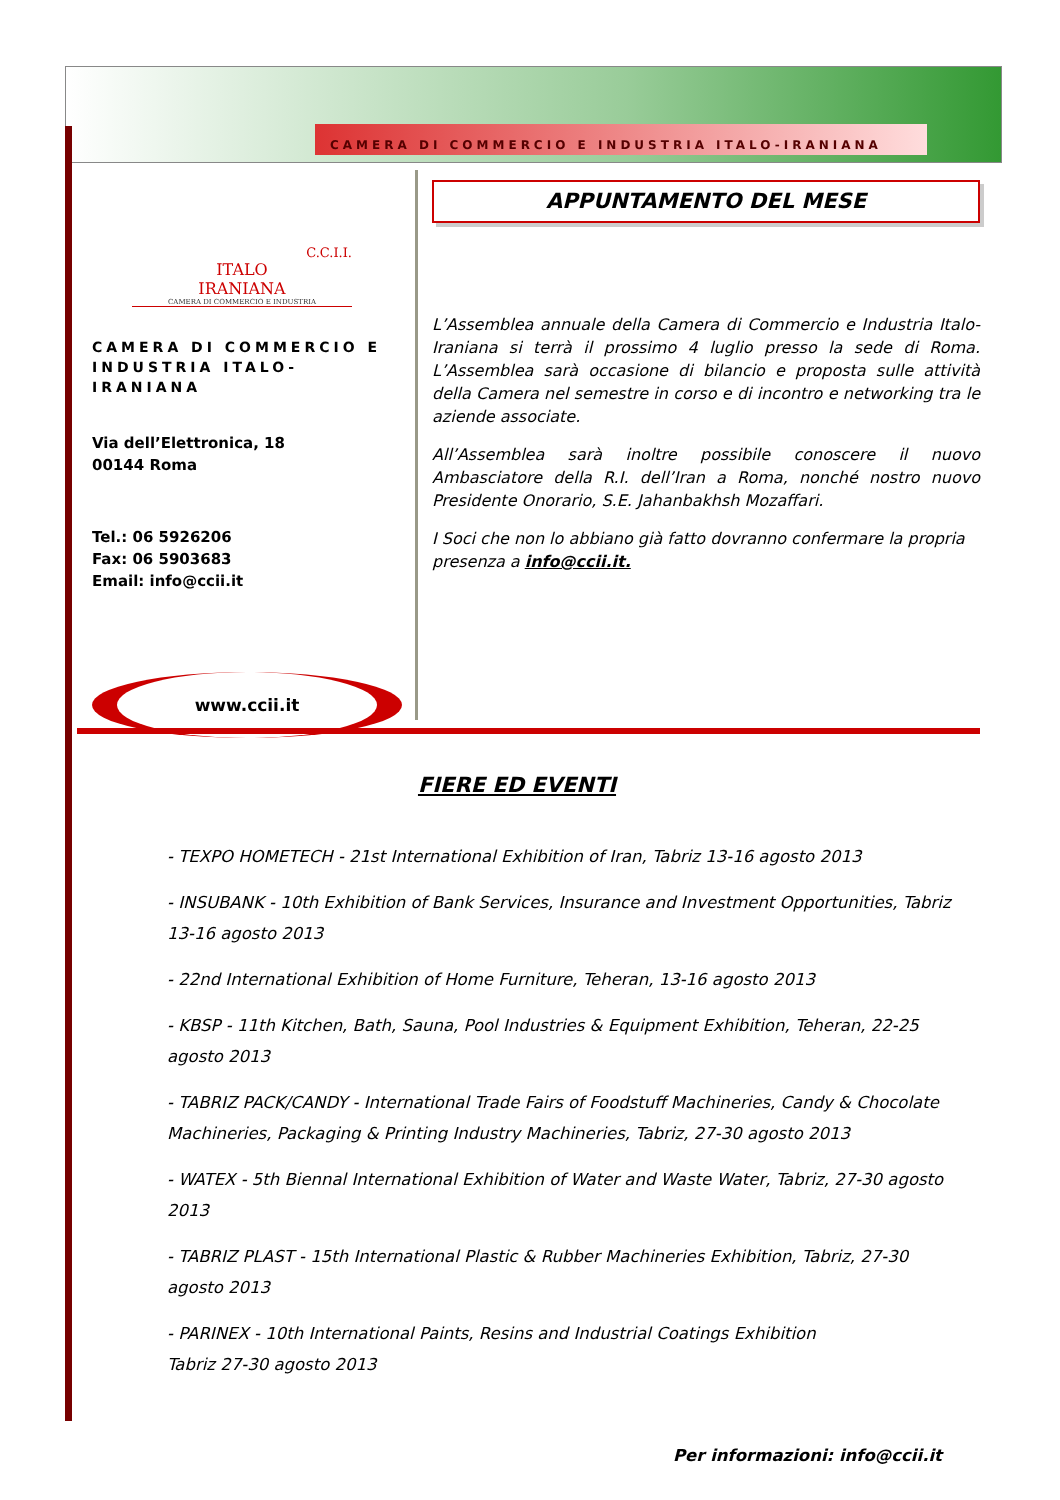CAMERA DI COMMERCIO E INDUSTRIA ITALO-IRANIANA
C.C.I.I.
ITALO
IRANIANA
CAMERA DI COMMERCIO E INDUSTRIA
CAMERA DI COMMERCIO E INDUSTRIA ITALO-IRANIANA
Via dell’Elettronica, 18
00144 Roma
Tel.: 06 5926206
Fax: 06 5903683
Email: info@ccii.it
www.ccii.it
APPUNTAMENTO DEL MESE
L’Assemblea annuale della Camera di Commercio e Industria Italo-Iraniana si terrà il prossimo 4 luglio presso la sede di Roma. L’Assemblea sarà occasione di bilancio e proposta sulle attività della Camera nel semestre in corso e di incontro e networking tra le aziende associate.
All’Assemblea sarà inoltre possibile conoscere il nuovo Ambasciatore della R.I. dell’Iran a Roma, nonché nostro nuovo Presidente Onorario, S.E. Jahanbakhsh Mozaffari.
I Soci che non lo abbiano già fatto dovranno confermare la propria presenza a info@ccii.it.
FIERE ED EVENTI
- TEXPO HOMETECH - 21st International Exhibition of Iran, Tabriz 13-16 agosto 2013
- INSUBANK - 10th Exhibition of Bank Services, Insurance and Investment Opportunities, Tabriz 13-16 agosto 2013
- 22nd International Exhibition of Home Furniture, Teheran, 13-16 agosto 2013
- KBSP - 11th Kitchen, Bath, Sauna, Pool Industries & Equipment Exhibition, Teheran, 22-25 agosto 2013
- TABRIZ PACK/CANDY - International Trade Fairs of Foodstuff Machineries, Candy & Chocolate Machineries, Packaging & Printing Industry Machineries, Tabriz, 27-30 agosto 2013
- WATEX - 5th Biennal International Exhibition of Water and Waste Water, Tabriz, 27-30 agosto 2013
- TABRIZ PLAST - 15th International Plastic & Rubber Machineries Exhibition, Tabriz, 27-30 agosto 2013
- PARINEX - 10th International Paints, Resins and Industrial Coatings Exhibition
Tabriz 27-30 agosto 2013
Per informazioni: info@ccii.it